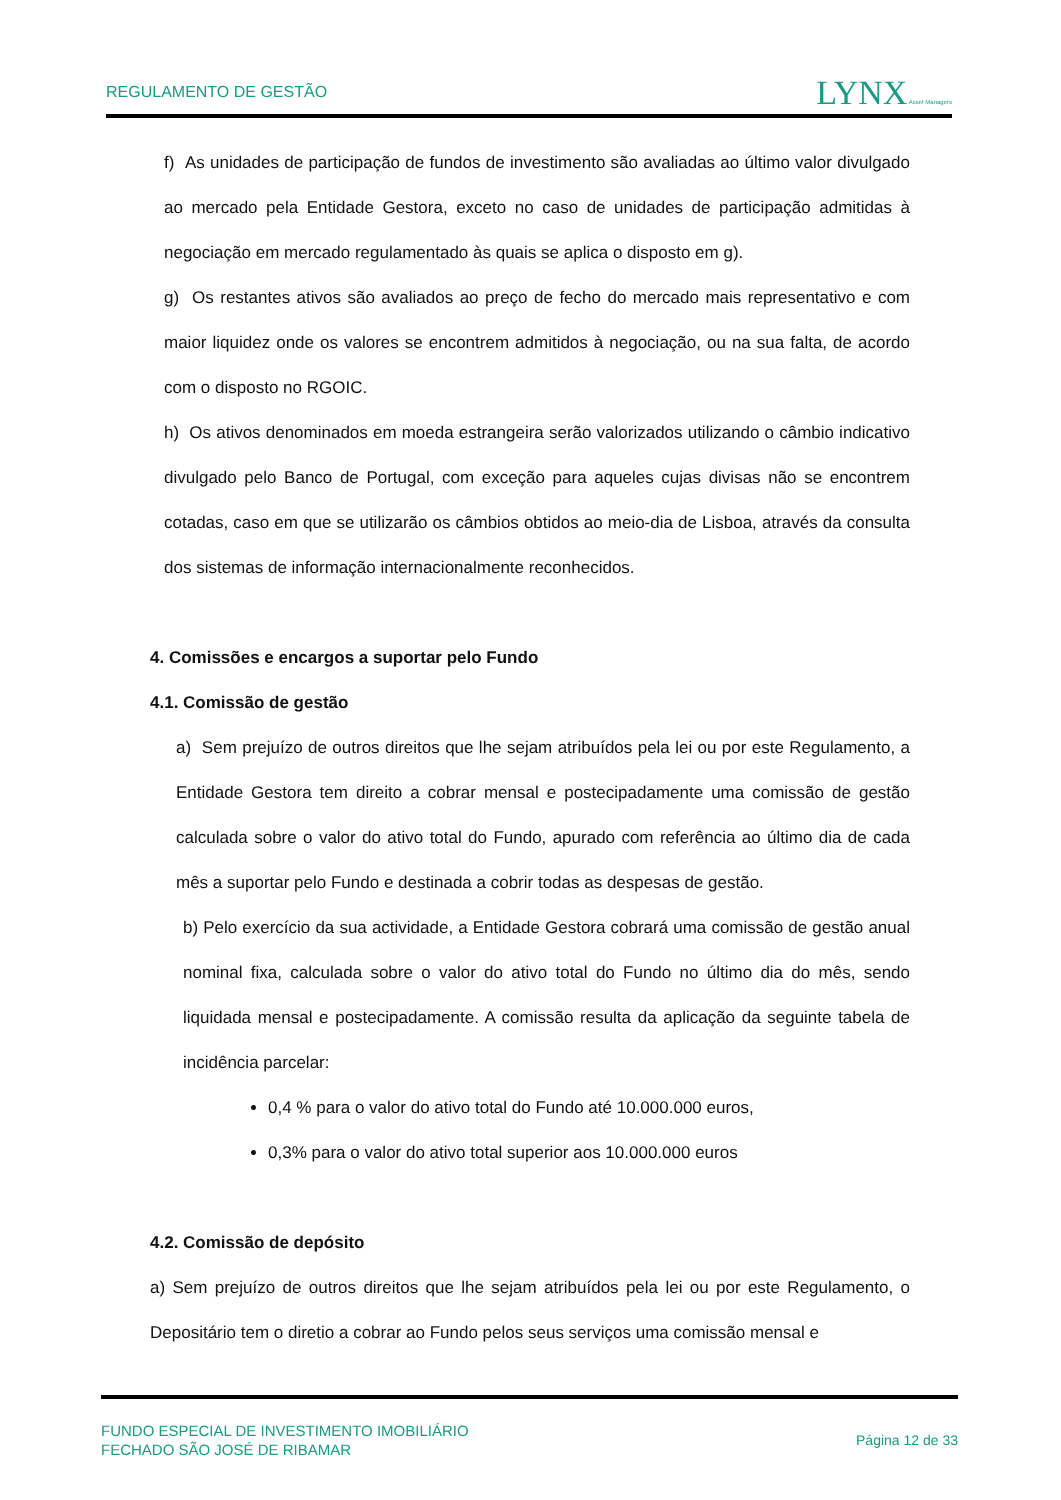REGULAMENTO DE GESTÃO LYNX Asset Managers
f) As unidades de participação de fundos de investimento são avaliadas ao último valor divulgado ao mercado pela Entidade Gestora, exceto no caso de unidades de participação admitidas à negociação em mercado regulamentado às quais se aplica o disposto em g).
g) Os restantes ativos são avaliados ao preço de fecho do mercado mais representativo e com maior liquidez onde os valores se encontrem admitidos à negociação, ou na sua falta, de acordo com o disposto no RGOIC.
h) Os ativos denominados em moeda estrangeira serão valorizados utilizando o câmbio indicativo divulgado pelo Banco de Portugal, com exceção para aqueles cujas divisas não se encontrem cotadas, caso em que se utilizarão os câmbios obtidos ao meio-dia de Lisboa, através da consulta dos sistemas de informação internacionalmente reconhecidos.
4. Comissões e encargos a suportar pelo Fundo
4.1. Comissão de gestão
a) Sem prejuízo de outros direitos que lhe sejam atribuídos pela lei ou por este Regulamento, a Entidade Gestora tem direito a cobrar mensal e postecipadamente uma comissão de gestão calculada sobre o valor do ativo total do Fundo, apurado com referência ao último dia de cada mês a suportar pelo Fundo e destinada a cobrir todas as despesas de gestão.
b) Pelo exercício da sua actividade, a Entidade Gestora cobrará uma comissão de gestão anual nominal fixa, calculada sobre o valor do ativo total do Fundo no último dia do mês, sendo liquidada mensal e postecipadamente. A comissão resulta da aplicação da seguinte tabela de incidência parcelar:
0,4 % para o valor do ativo total do Fundo até 10.000.000 euros,
0,3% para o valor do ativo total superior aos 10.000.000 euros
4.2. Comissão de depósito
a) Sem prejuízo de outros direitos que lhe sejam atribuídos pela lei ou por este Regulamento, o Depositário tem o diretio a cobrar ao Fundo pelos seus serviços uma comissão mensal e
FUNDO ESPECIAL DE INVESTIMENTO IMOBILIÁRIO
FECHADO SÃO JOSÉ DE RIBAMAR
Página 12 de 33